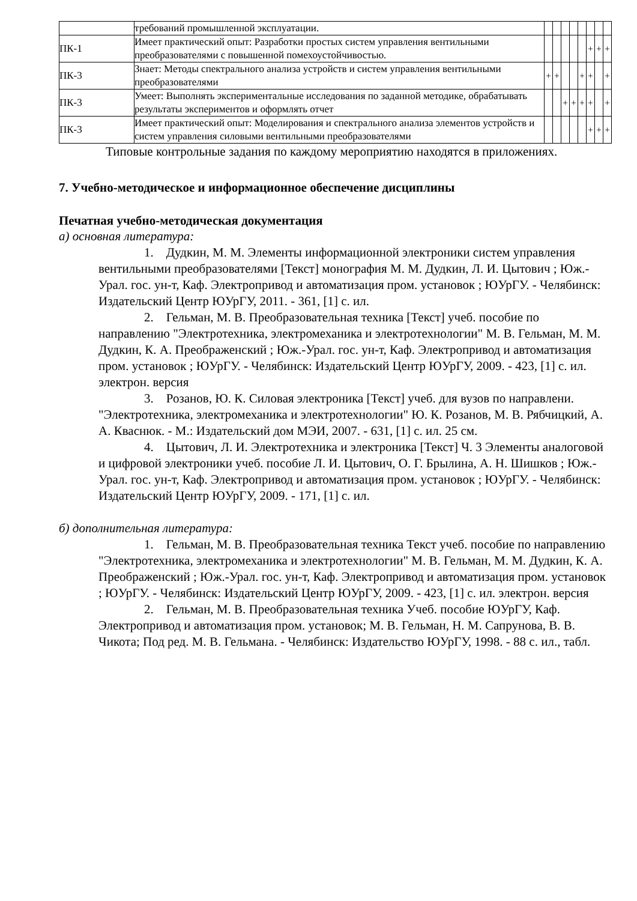| | требований промышленной эксплуатации. | | | | | | | | |
| ПК-1 | Имеет практический опыт: Разработки простых систем управления вентильными преобразователями с повышенной помехоустойчивостью. | | | | | | + | + | + |
| ПК-3 | Знает: Методы спектрального анализа устройств и систем управления вентильными преобразователями | + | + | | | + | + | | + |
| ПК-3 | Умеет: Выполнять экспериментальные исследования по заданной методике, обрабатывать результаты экспериментов и оформлять отчет | | | + | + | + | + | | + |
| ПК-3 | Имеет практический опыт: Моделирования и спектрального анализа элементов устройств и систем управления силовыми вентильными преобразователями | | | | | | + | + | + |
Типовые контрольные задания по каждому мероприятию находятся в приложениях.
7. Учебно-методическое и информационное обеспечение дисциплины
Печатная учебно-методическая документация
а) основная литература:
1. Дудкин, М. М. Элементы информационной электроники систем управления вентильными преобразователями [Текст] монография М. М. Дудкин, Л. И. Цытович ; Юж.-Урал. гос. ун-т, Каф. Электропривод и автоматизация пром. установок ; ЮУрГУ. - Челябинск: Издательский Центр ЮУрГУ, 2011. - 361, [1] с. ил.
2. Гельман, М. В. Преобразовательная техника [Текст] учеб. пособие по направлению "Электротехника, электромеханика и электротехнологии" М. В. Гельман, М. М. Дудкин, К. А. Преображенский ; Юж.-Урал. гос. ун-т, Каф. Электропривод и автоматизация пром. установок ; ЮУрГУ. - Челябинск: Издательский Центр ЮУрГУ, 2009. - 423, [1] с. ил. электрон. версия
3. Розанов, Ю. К. Силовая электроника [Текст] учеб. для вузов по направлени. "Электротехника, электромеханика и электротехнологии" Ю. К. Розанов, М. В. Рябчицкий, А. А. Кваснюк. - М.: Издательский дом МЭИ, 2007. - 631, [1] с. ил. 25 см.
4. Цытович, Л. И. Электротехника и электроника [Текст] Ч. 3 Элементы аналоговой и цифровой электроники учеб. пособие Л. И. Цытович, О. Г. Брылина, А. Н. Шишков ; Юж.-Урал. гос. ун-т, Каф. Электропривод и автоматизация пром. установок ; ЮУрГУ. - Челябинск: Издательский Центр ЮУрГУ, 2009. - 171, [1] с. ил.
б) дополнительная литература:
1. Гельман, М. В. Преобразовательная техника Текст учеб. пособие по направлению "Электротехника, электромеханика и электротехнологии" М. В. Гельман, М. М. Дудкин, К. А. Преображенский ; Юж.-Урал. гос. ун-т, Каф. Электропривод и автоматизация пром. установок ; ЮУрГУ. - Челябинск: Издательский Центр ЮУрГУ, 2009. - 423, [1] с. ил. электрон. версия
2. Гельман, М. В. Преобразовательная техника Учеб. пособие ЮУрГУ, Каф. Электропривод и автоматизация пром. установок; М. В. Гельман, Н. М. Сапрунова, В. В. Чикота; Под ред. М. В. Гельмана. - Челябинск: Издательство ЮУрГУ, 1998. - 88 с. ил., табл.